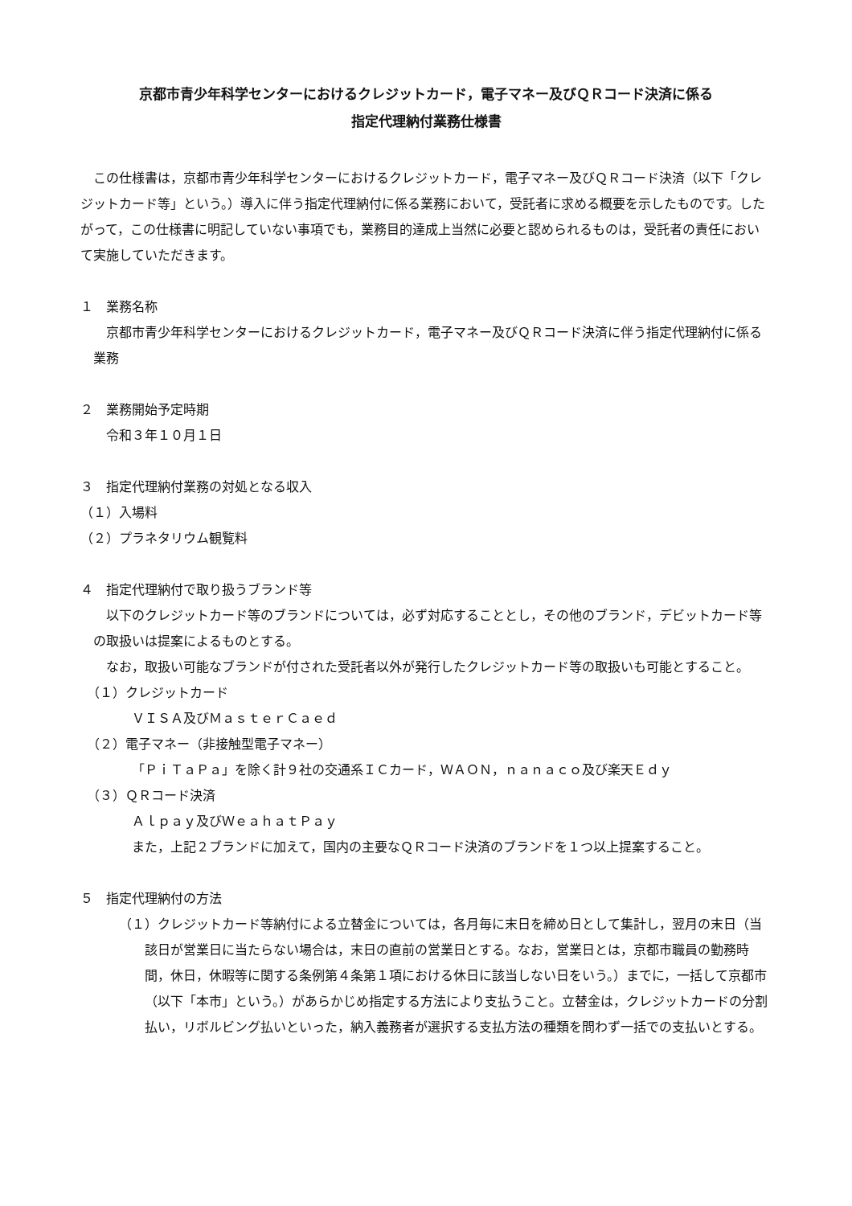京都市青少年科学センターにおけるクレジットカード，電子マネー及びＱＲコード決済に係る
指定代理納付業務仕様書
この仕様書は，京都市青少年科学センターにおけるクレジットカード，電子マネー及びＱＲコード決済（以下「クレジットカード等」という。）導入に伴う指定代理納付に係る業務において，受託者に求める概要を示したものです。したがって，この仕様書に明記していない事項でも，業務目的達成上当然に必要と認められるものは，受託者の責任において実施していただきます。
１　業務名称
京都市青少年科学センターにおけるクレジットカード，電子マネー及びＱＲコード決済に伴う指定代理納付に係る業務
２　業務開始予定時期
　　令和３年１０月１日
３　指定代理納付業務の対処となる収入
（１）入場料
（２）プラネタリウム観覧料
４　指定代理納付で取り扱うブランド等
以下のクレジットカード等のブランドについては，必ず対応することとし，その他のブランド，デビットカード等の取扱いは提案によるものとする。
なお，取扱い可能なブランドが付された受託者以外が発行したクレジットカード等の取扱いも可能とすること。
　（１）クレジットカード
ＶＩＳＡ及びＭａｓｔｅｒＣａｅｄ
　（２）電子マネー（非接触型電子マネー）
「ＰｉＴａＰａ」を除く計９社の交通系ＩＣカード，ＷＡＯＮ，ｎａｎａｃｏ及び楽天Ｅｄｙ
　（３）ＱＲコード決済
Ａｌｐａｙ及びＷｅａｈａｔＰａｙ
また，上記２ブランドに加えて，国内の主要なＱＲコード決済のブランドを１つ以上提案すること。
５　指定代理納付の方法
（１）クレジットカード等納付による立替金については，各月毎に末日を締め日として集計し，翌月の末日（当該日が営業日に当たらない場合は，末日の直前の営業日とする。なお，営業日とは，京都市職員の勤務時間，休日，休暇等に関する条例第４条第１項における休日に該当しない日をいう。）までに，一括して京都市（以下「本市」という。）があらかじめ指定する方法により支払うこと。立替金は，クレジットカードの分割払い，リボルビング払いといった，納入義務者が選択する支払方法の種類を問わず一括での支払いとする。